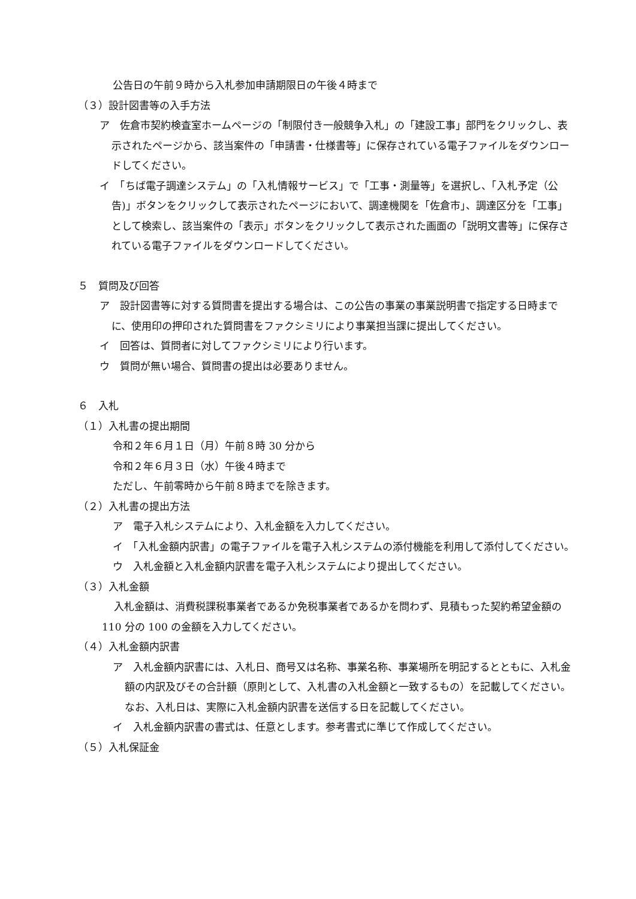公告日の午前９時から入札参加申請期限日の午後４時まで
（３）設計図書等の入手方法
ア　佐倉市契約検査室ホームページの「制限付き一般競争入札」の「建設工事」部門をクリックし、表示されたページから、該当案件の「申請書・仕様書等」に保存されている電子ファイルをダウンロードしてください。
イ　「ちば電子調達システム」の「入札情報サービス」で「工事・測量等」を選択し、「入札予定（公告)」ボタンをクリックして表示されたページにおいて、調達機関を「佐倉市」、調達区分を「工事」として検索し、該当案件の「表示」ボタンをクリックして表示された画面の「説明文書等」に保存されている電子ファイルをダウンロードしてください。
５　質問及び回答
ア　設計図書等に対する質問書を提出する場合は、この公告の事業の事業説明書で指定する日時までに、使用印の押印された質問書をファクシミリにより事業担当課に提出してください。
イ　回答は、質問者に対してファクシミリにより行います。
ウ　質問が無い場合、質問書の提出は必要ありません。
６　入札
（１）入札書の提出期間
令和２年６月１日（月）午前８時 30 分から
令和２年６月３日（水）午後４時まで
ただし、午前零時から午前８時までを除きます。
（２）入札書の提出方法
ア　電子入札システムにより、入札金額を入力してください。
イ　「入札金額内訳書」の電子ファイルを電子入札システムの添付機能を利用して添付してください。
ウ　入札金額と入札金額内訳書を電子入札システムにより提出してください。
（３）入札金額
入札金額は、消費税課税事業者であるか免税事業者であるかを問わず、見積もった契約希望金額の 110 分の 100 の金額を入力してください。
（４）入札金額内訳書
ア　入札金額内訳書には、入札日、商号又は名称、事業名称、事業場所を明記するとともに、入札金額の内訳及びその合計額（原則として、入札書の入札金額と一致するもの）を記載してください。なお、入札日は、実際に入札金額内訳書を送信する日を記載してください。
イ　入札金額内訳書の書式は、任意とします。参考書式に準じて作成してください。
（５）入札保証金